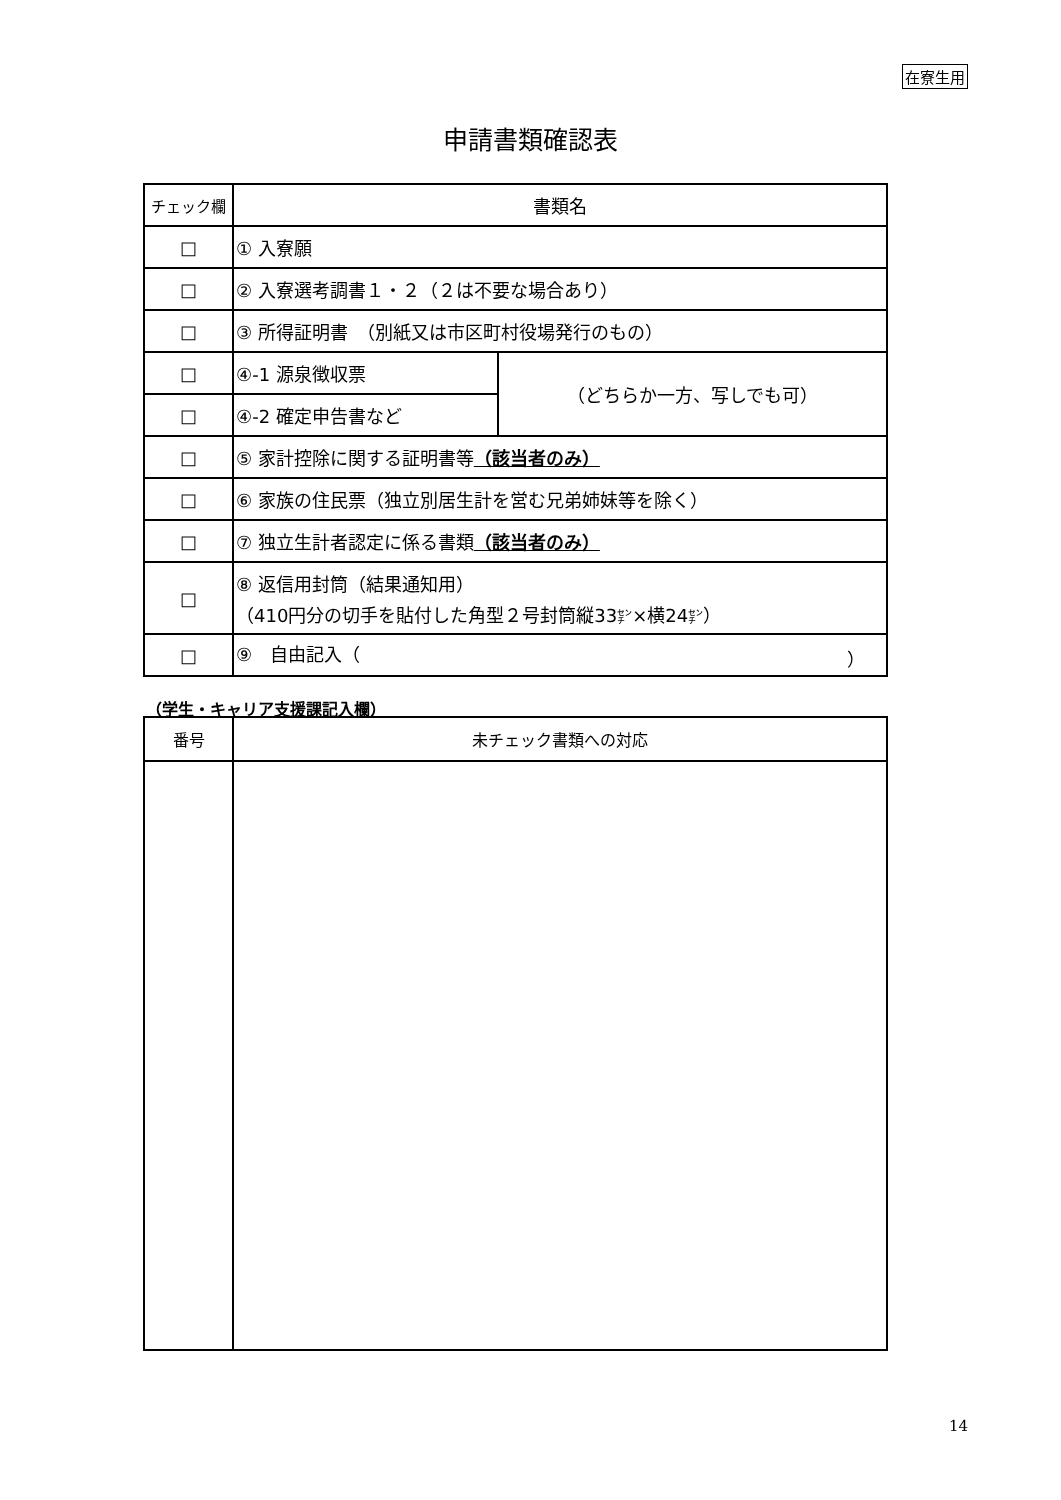在寮生用
申請書類確認表
| チェック欄 | 書類名 | |
| --- | --- | --- |
| □ | ① 入寮願 | |
| □ | ② 入寮選考調書１・２（２は不要な場合あり） | |
| □ | ③ 所得証明書 （別紙又は市区町村役場発行のもの） | |
| □ | ④-1 源泉徴収票 | （どちらか一方、写しでも可） |
| □ | ④-2 確定申告書など | |
| □ | ⑤ 家計控除に関する証明書等 （該当者のみ） | |
| □ | ⑥ 家族の住民票（独立別居生計を営む兄弟姉妹等を除く） | |
| □ | ⑦ 独立生計者認定に係る書類 （該当者のみ） | |
| □ | ⑧ 返信用封筒（結果通知用） （410円分の切手を貼付した角型２号封筒縦33 ㌢ ×横24 ㌢ ） | |
| □ | ⑨ 自由記入（ ） | |
（学生・キャリア支援課記入欄）
| 番号 | 未チェック書類への対応 |
| --- | --- |
14